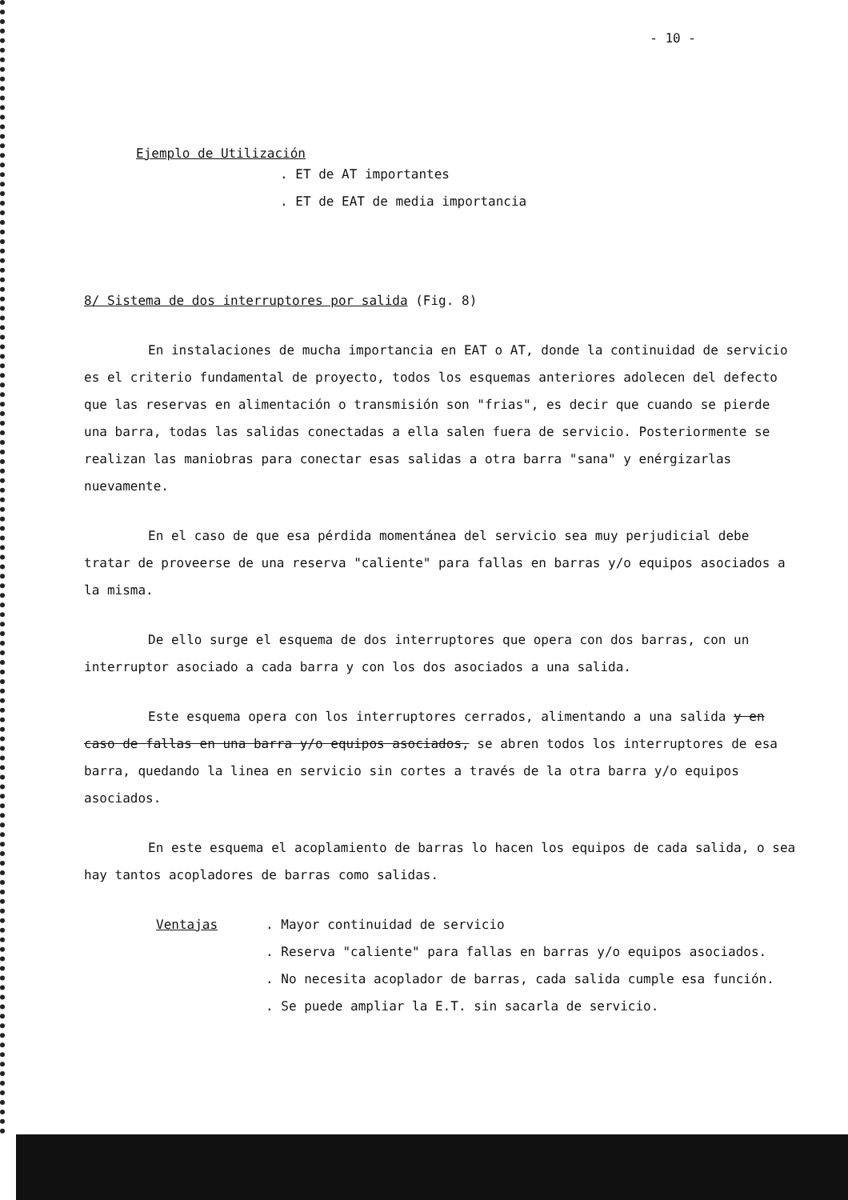- 10 -
Ejemplo de Utilización
. ET de AT importantes
. ET de EAT de media importancia
8/ Sistema de dos interruptores por salida (Fig. 8)
En instalaciones de mucha importancia en EAT o AT, donde la continuidad de servicio es el criterio fundamental de proyecto, todos los esquemas anteriores adolecen del defecto que las reservas en alimentación o transmisión son "frias", es decir que cuando se pierde una barra, todas las salidas conectadas a ella salen fuera de servicio. Posteriormente se realizan las maniobras para conectar esas salidas a otra barra "sana" y enérgizarlas nuevamente.
En el caso de que esa pérdida momentánea del servicio sea muy perjudicial debe tratar de proveerse de una reserva "caliente" para fallas en barras y/o equipos asociados a la misma.
De ello surge el esquema de dos interruptores que opera con dos barras, con un interruptor asociado a cada barra y con los dos asociados a una salida.
Este esquema opera con los interruptores cerrados, alimentando a una salida y en caso de fallas en una barra y/o equipos asociados, se abren todos los interruptores de esa barra, quedando la linea en servicio sin cortes a través de la otra barra y/o equipos asociados.
En este esquema el acoplamiento de barras lo hacen los equipos de cada salida, o sea hay tantos acopladores de barras como salidas.
Ventajas . Mayor continuidad de servicio
. Reserva "caliente" para fallas en barras y/o equipos asociados.
. No necesita acoplador de barras, cada salida cumple esa función.
. Se puede ampliar la E.T. sin sacarla de servicio.